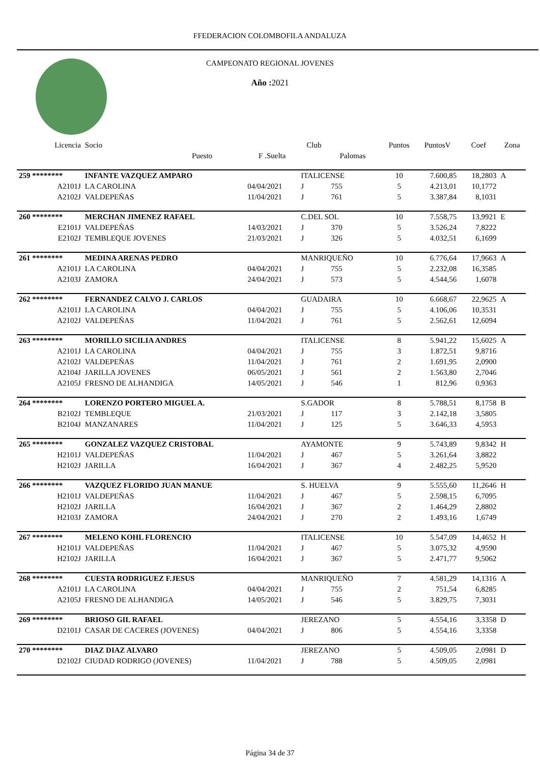FFEDERACION COLOMBOFILA ANDALUZA
CAMPEONATO REGIONAL JOVENES
Año : 2021
| Licencia | Socio | | | Club | | | Puntos | PuntosV | Coef | Zona |
| --- | --- | --- | --- | --- | --- | --- | --- | --- | --- | --- |
| | | Puesto | F .Suelta | | Palomas | | | | | |
| 259 ******** | INFANTE VAZQUEZ AMPARO | | | ITALICENSE | | | 10 | 7.600,85 | 18,2803 | A |
| A2101J | LA CAROLINA | | 04/04/2021 | J | 755 | | 5 | 4.213,01 | 10,1772 | |
| A2102J | VALDEPEÑAS | | 11/04/2021 | J | 761 | | 5 | 3.387,84 | 8,1031 | |
| 260 ******** | MERCHAN JIMENEZ RAFAEL | | | C.DEL SOL | | | 10 | 7.558,75 | 13,9921 | E |
| E2101J | VALDEPEÑAS | | 14/03/2021 | J | 370 | | 5 | 3.526,24 | 7,8222 | |
| E2102J | TEMBLEQUE JOVENES | | 21/03/2021 | J | 326 | | 5 | 4.032,51 | 6,1699 | |
| 261 ******** | MEDINA ARENAS PEDRO | | | MANRIQUEÑO | | | 10 | 6.776,64 | 17,9663 | A |
| A2101J | LA CAROLINA | | 04/04/2021 | J | 755 | | 5 | 2.232,08 | 16,3585 | |
| A2103J | ZAMORA | | 24/04/2021 | J | 573 | | 5 | 4.544,56 | 1,6078 | |
| 262 ******** | FERNANDEZ CALVO J. CARLOS | | | GUADAIRA | | | 10 | 6.668,67 | 22,9625 | A |
| A2101J | LA CAROLINA | | 04/04/2021 | J | 755 | | 5 | 4.106,06 | 10,3531 | |
| A2102J | VALDEPEÑAS | | 11/04/2021 | J | 761 | | 5 | 2.562,61 | 12,6094 | |
| 263 ******** | MORILLO SICILIA ANDRES | | | ITALICENSE | | | 8 | 5.941,22 | 15,6025 | A |
| A2101J | LA CAROLINA | | 04/04/2021 | J | 755 | | 3 | 1.872,51 | 9,8716 | |
| A2102J | VALDEPEÑAS | | 11/04/2021 | J | 761 | | 2 | 1.691,95 | 2,0900 | |
| A2104J | JARILLA JOVENES | | 06/05/2021 | J | 561 | | 2 | 1.563,80 | 2,7046 | |
| A2105J | FRESNO DE ALHANDIGA | | 14/05/2021 | J | 546 | | 1 | 812,96 | 0,9363 | |
| 264 ******** | LORENZO PORTERO MIGUEL A. | | | S.GADOR | | | 8 | 5.788,51 | 8,1758 | B |
| B2102J | TEMBLEQUE | | 21/03/2021 | J | 117 | | 3 | 2.142,18 | 3,5805 | |
| B2104J | MANZANARES | | 11/04/2021 | J | 125 | | 5 | 3.646,33 | 4,5953 | |
| 265 ******** | GONZALEZ VAZQUEZ CRISTOBAL | | | AYAMONTE | | | 9 | 5.743,89 | 9,8342 | H |
| H2101J | VALDEPEÑAS | | 11/04/2021 | J | 467 | | 5 | 3.261,64 | 3,8822 | |
| H2102J | JARILLA | | 16/04/2021 | J | 367 | | 4 | 2.482,25 | 5,9520 | |
| 266 ******** | VAZQUEZ FLORIDO JUAN MANUE | | | S. HUELVA | | | 9 | 5.555,60 | 11,2646 | H |
| H2101J | VALDEPEÑAS | | 11/04/2021 | J | 467 | | 5 | 2.598,15 | 6,7095 | |
| H2102J | JARILLA | | 16/04/2021 | J | 367 | | 2 | 1.464,29 | 2,8802 | |
| H2103J | ZAMORA | | 24/04/2021 | J | 270 | | 2 | 1.493,16 | 1,6749 | |
| 267 ******** | MELENO KOHL FLORENCIO | | | ITALICENSE | | | 10 | 5.547,09 | 14,4652 | H |
| H2101J | VALDEPEÑAS | | 11/04/2021 | J | 467 | | 5 | 3.075,32 | 4,9590 | |
| H2102J | JARILLA | | 16/04/2021 | J | 367 | | 5 | 2.471,77 | 9,5062 | |
| 268 ******** | CUESTA RODRIGUEZ F.JESUS | | | MANRIQUEÑO | | | 7 | 4.581,29 | 14,1316 | A |
| A2101J | LA CAROLINA | | 04/04/2021 | J | 755 | | 2 | 751,54 | 6,8285 | |
| A2105J | FRESNO DE ALHANDIGA | | 14/05/2021 | J | 546 | | 5 | 3.829,75 | 7,3031 | |
| 269 ******** | BRIOSO GIL RAFAEL | | | JEREZANO | | | 5 | 4.554,16 | 3,3358 | D |
| D2101J | CASAR DE CACERES (JOVENES) | | 04/04/2021 | J | 806 | | 5 | 4.554,16 | 3,3358 | |
| 270 ******** | DIAZ DIAZ ALVARO | | | JEREZANO | | | 5 | 4.509,05 | 2,0981 | D |
| D2102J | CIUDAD RODRIGO (JOVENES) | | 11/04/2021 | J | 788 | | 5 | 4.509,05 | 2,0981 | |
Página 34 de 37